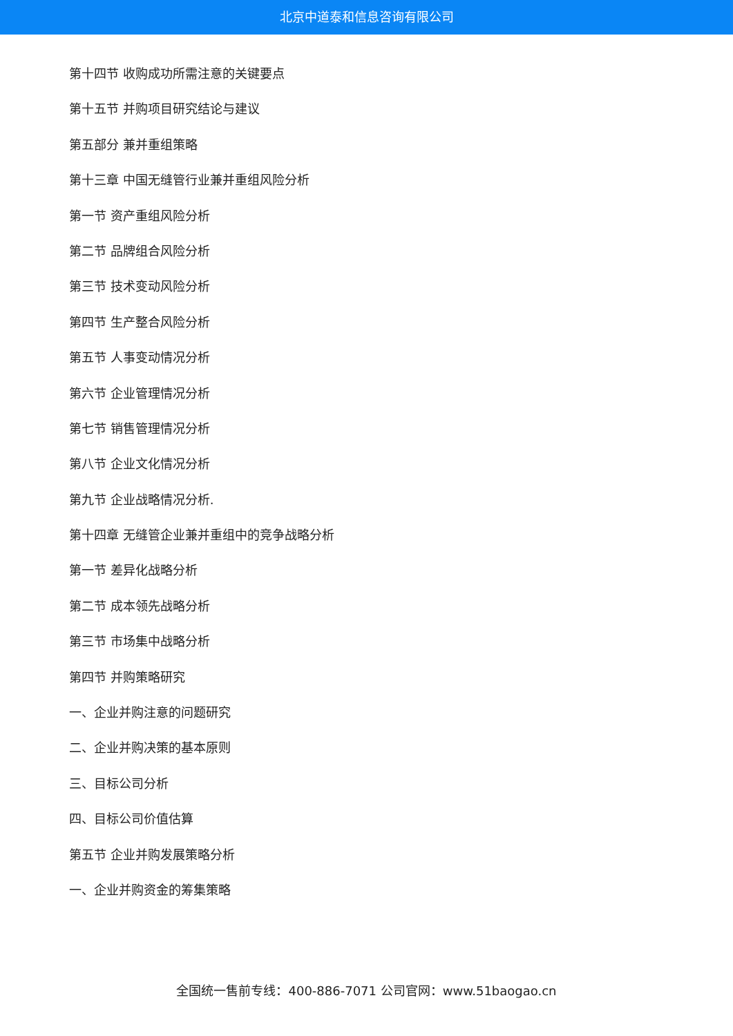北京中道泰和信息咨询有限公司
第十四节 收购成功所需注意的关键要点
第十五节 并购项目研究结论与建议
第五部分 兼并重组策略
第十三章 中国无缝管行业兼并重组风险分析
第一节 资产重组风险分析
第二节 品牌组合风险分析
第三节 技术变动风险分析
第四节 生产整合风险分析
第五节 人事变动情况分析
第六节 企业管理情况分析
第七节 销售管理情况分析
第八节 企业文化情况分析
第九节 企业战略情况分析.
第十四章 无缝管企业兼并重组中的竞争战略分析
第一节 差异化战略分析
第二节 成本领先战略分析
第三节 市场集中战略分析
第四节 并购策略研究
一、企业并购注意的问题研究
二、企业并购决策的基本原则
三、目标公司分析
四、目标公司价值估算
第五节 企业并购发展策略分析
一、企业并购资金的筹集策略
全国统一售前专线：400-886-7071 公司官网：www.51baogao.cn